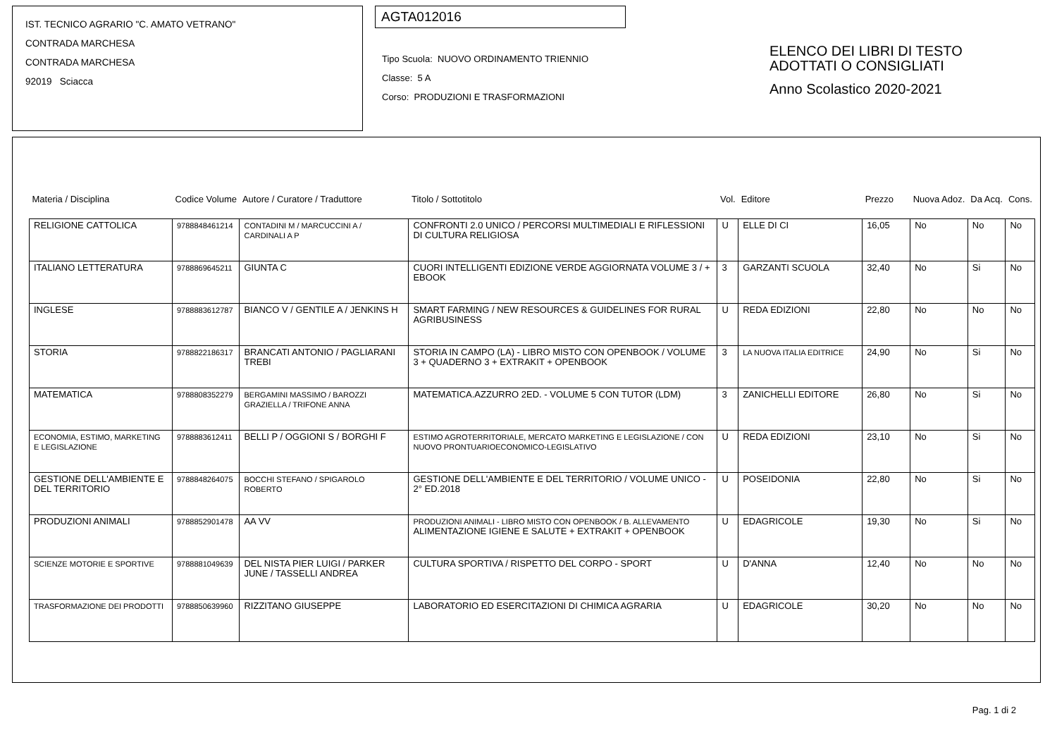IST. TECNICO AGRARIO "C. AMATO VETRANO"
CONTRADA MARCHESA
CONTRADA MARCHESA
92019 Sciacca
AGTA012016
Tipo Scuola: NUOVO ORDINAMENTO TRIENNIO
Classe: 5 A
Corso: PRODUZIONI E TRASFORMAZIONI
ELENCO DEI LIBRI DI TESTO
ADOTTATI O CONSIGLIATI
Anno Scolastico 2020-2021
| Materia / Disciplina | Codice Volume | Autore / Curatore / Traduttore | Titolo / Sottotitolo | Vol. | Editore | Prezzo | Nuova Adoz. | Da Acq. | Cons. |
| --- | --- | --- | --- | --- | --- | --- | --- | --- | --- |
| RELIGIONE CATTOLICA | 9788848461214 | CONTADINI M / MARCUCCINI A / CARDINALI A P | CONFRONTI 2.0 UNICO / PERCORSI MULTIMEDIALI E RIFLESSIONI DI CULTURA RELIGIOSA | U | ELLE DI CI | 16,05 | No | No | No |
| ITALIANO LETTERATURA | 9788869645211 | GIUNTA C | CUORI INTELLIGENTI EDIZIONE VERDE AGGIORNATA VOLUME 3 / + EBOOK | 3 | GARZANTI SCUOLA | 32,40 | No | Si | No |
| INGLESE | 9788883612787 | BIANCO V / GENTILE A / JENKINS H | SMART FARMING / NEW RESOURCES & GUIDELINES FOR RURAL AGRIBUSINESS | U | REDA EDIZIONI | 22,80 | No | No | No |
| STORIA | 9788822186317 | BRANCATI ANTONIO / PAGLIARANI TREBI | STORIA IN CAMPO (LA) - LIBRO MISTO CON OPENBOOK / VOLUME 3 + QUADERNO 3 + EXTRAKIT + OPENBOOK | 3 | LA NUOVA ITALIA EDITRICE | 24,90 | No | Si | No |
| MATEMATICA | 9788808352279 | BERGAMINI MASSIMO / BAROZZI GRAZIELLA / TRIFONE ANNA | MATEMATICA.AZZURRO 2ED. - VOLUME 5 CON TUTOR (LDM) | 3 | ZANICHELLI EDITORE | 26,80 | No | Si | No |
| ECONOMIA, ESTIMO, MARKETING E LEGISLAZIONE | 9788883612411 | BELLI P / OGGIONI S / BORGHI F | ESTIMO AGROTERRITORIALE, MERCATO MARKETING E LEGISLAZIONE / CON NUOVO PRONTUARIOECONOMICO-LEGISLATIVO | U | REDA EDIZIONI | 23,10 | No | Si | No |
| GESTIONE DELL'AMBIENTE E DEL TERRITORIO | 9788848264075 | BOCCHI STEFANO / SPIGAROLO ROBERTO | GESTIONE DELL'AMBIENTE E DEL TERRITORIO / VOLUME UNICO - 2° ED.2018 | U | POSEIDONIA | 22,80 | No | Si | No |
| PRODUZIONI ANIMALI | 9788852901478 | AA VV | PRODUZIONI ANIMALI - LIBRO MISTO CON OPENBOOK / B. ALLEVAMENTO ALIMENTAZIONE IGIENE E SALUTE + EXTRAKIT + OPENBOOK | U | EDAGRICOLE | 19,30 | No | Si | No |
| SCIENZE MOTORIE E SPORTIVE | 9788881049639 | DEL NISTA PIER LUIGI / PARKER JUNE / TASSELLI ANDREA | CULTURA SPORTIVA / RISPETTO DEL CORPO - SPORT | U | D'ANNA | 12,40 | No | No | No |
| TRASFORMAZIONE DEI PRODOTTI | 9788850639960 | RIZZITANO GIUSEPPE | LABORATORIO ED ESERCITAZIONI DI CHIMICA AGRARIA | U | EDAGRICOLE | 30,20 | No | No | No |
Pag. 1 di 2